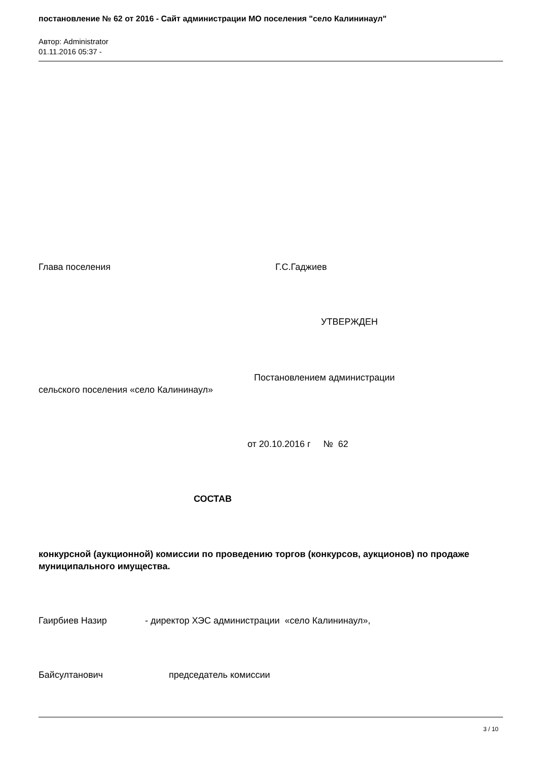постановление № 62 от 2016 - Сайт администрации МО поселения "село Калининаул"
Автор: Administrator
01.11.2016 05:37 -
Глава поселения Г.С.Гаджиев
УТВЕРЖДЕН
Постановлением администрации
сельского поселения «село Калининаул»
от 20.10.2016 г № 62
СОСТАВ
конкурсной (аукционной) комиссии по проведению торгов (конкурсов, аукционов) по продаже муниципального имущества.
Гаирбиев Назир - директор ХЭС администрации «село Калининаул»,
Байсултанович председатель комиссии
3 / 10